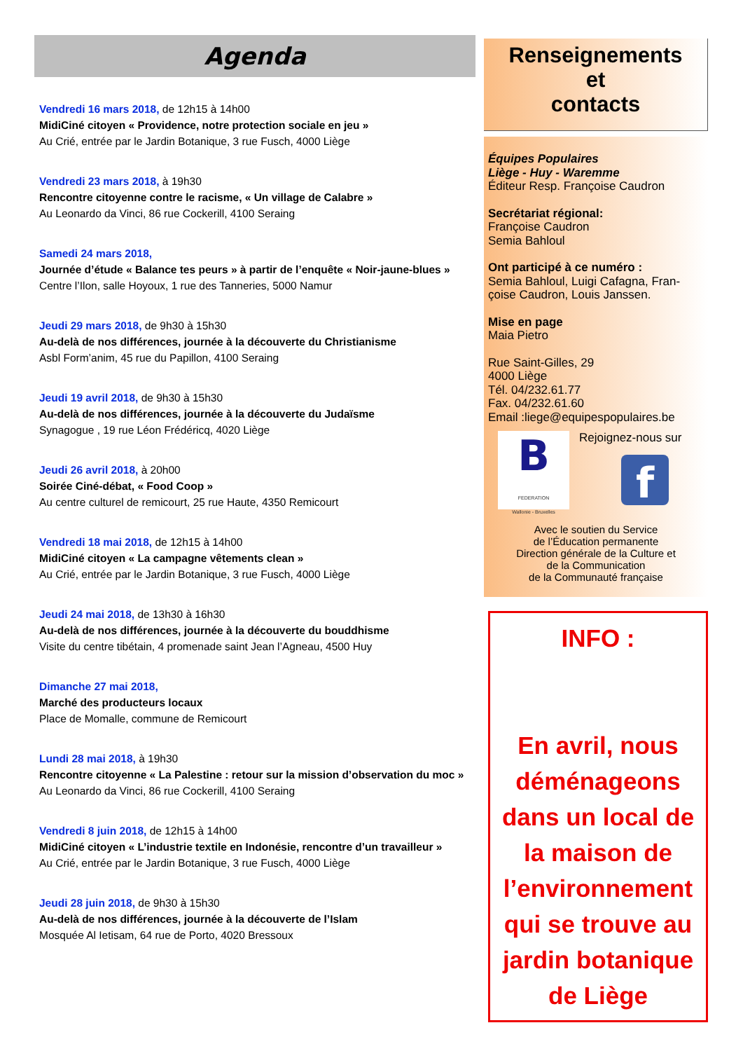Agenda
Vendredi 16 mars 2018, de 12h15 à 14h00
MidiCiné citoyen « Providence, notre protection sociale en jeu »
Au Crié, entrée par le Jardin Botanique, 3 rue Fusch, 4000 Liège
Vendredi 23 mars 2018, à 19h30
Rencontre citoyenne contre le racisme, « Un village de Calabre »
Au Leonardo da Vinci, 86 rue Cockerill, 4100 Seraing
Samedi 24 mars 2018,
Journée d’étude « Balance tes peurs » à partir de l’enquête « Noir-jaune-blues »
Centre l’Ilon, salle Hoyoux, 1 rue des Tanneries, 5000 Namur
Jeudi 29 mars 2018, de 9h30 à 15h30
Au-delà de nos différences, journée à la découverte du Christianisme
Asbl Form’anim, 45 rue du Papillon, 4100 Seraing
Jeudi 19 avril 2018, de 9h30 à 15h30
Au-delà de nos différences, journée à la découverte du Judaïsme
Synagogue , 19 rue Léon Frédéricq, 4020 Liège
Jeudi 26 avril 2018, à 20h00
Soirée Ciné-débat, « Food Coop »
Au centre culturel de remicourt, 25 rue Haute, 4350 Remicourt
Vendredi 18 mai 2018, de 12h15 à 14h00
MidiCiné citoyen « La campagne vêtements clean »
Au Crié, entrée par le Jardin Botanique, 3 rue Fusch, 4000 Liège
Jeudi 24 mai 2018, de 13h30 à 16h30
Au-delà de nos différences, journée à la découverte du bouddhisme
Visite du centre tibétain, 4 promenade saint Jean l’Agneau, 4500 Huy
Dimanche 27 mai 2018,
Marché des producteurs locaux
Place de Momalle, commune de Remicourt
Lundi 28 mai 2018, à 19h30
Rencontre citoyenne « La Palestine : retour sur la mission d’observation du moc »
Au Leonardo da Vinci, 86 rue Cockerill, 4100 Seraing
Vendredi 8 juin 2018, de 12h15 à 14h00
MidiCiné citoyen « L’industrie textile en Indonésie, rencontre d’un travailleur »
Au Crié, entrée par le Jardin Botanique, 3 rue Fusch, 4000 Liège
Jeudi 28 juin 2018, de 9h30 à 15h30
Au-delà de nos différences, journée à la découverte de l’Islam
Mosquée Al Ietisam, 64 rue de Porto, 4020 Bressoux
Renseignements
et
contacts
Équipes Populaires
Liège - Huy - Waremme
Éditeur Resp. Françoise Caudron
Secrétariat régional:
Françoise Caudron
Semia Bahloul
Ont participé à ce numéro :
Semia Bahloul, Luigi Cafagna, Fran-çoise Caudron, Louis Janssen.
Mise en page
Maia Pietro
Rue Saint-Gilles, 29
4000 Liège
Tél. 04/232.61.77
Fax. 04/232.61.60
Email :liege@equipespopulaires.be
B
FEDERATION
Wallonie - Bruxelles
Rejoignez-nous sur
f
Avec le soutien du Service
de l’Éducation permanente
Direction générale de la Culture et
de la Communication
de la Communauté française
INFO :
En avril, nous déménageons dans un local de la maison de l’environnement qui se trouve au
jardin botanique de Liège